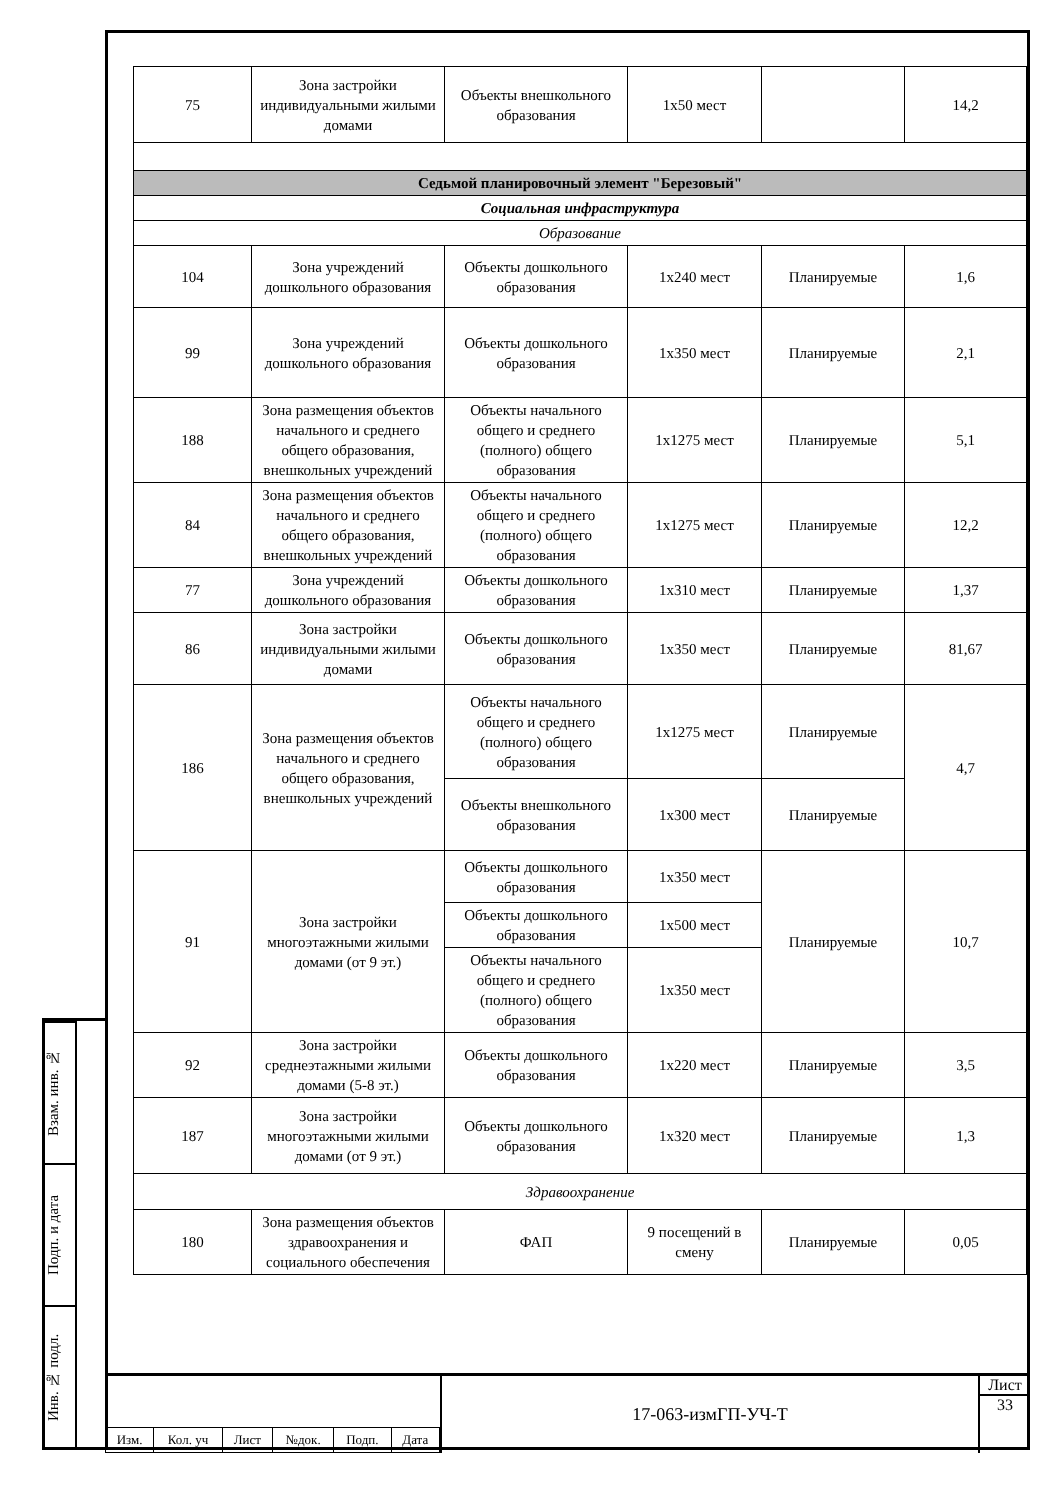Взам. инв. №
Подп. и дата
Инв. № подл.
| 75 | Зона застройки индивидуальными жилыми домами | Объекты внешкольного образования | 1x50 мест | | 14,2 |
| Седьмой планировочный элемент "Березовый" | | | | | |
| Социальная инфраструктура | | | | | |
| Образование | | | | | |
| 104 | Зона учреждений дошкольного образования | Объекты дошкольного образования | 1x240 мест | Планируемые | 1,6 |
| 99 | Зона учреждений дошкольного образования | Объекты дошкольного образования | 1x350 мест | Планируемые | 2,1 |
| 188 | Зона размещения объектов начального и среднего общего образования, внешкольных учреждений | Объекты начального общего и среднего (полного) общего образования | 1x1275 мест | Планируемые | 5,1 |
| 84 | Зона размещения объектов начального и среднего общего образования, внешкольных учреждений | Объекты начального общего и среднего (полного) общего образования | 1x1275 мест | Планируемые | 12,2 |
| 77 | Зона учреждений дошкольного образования | Объекты дошкольного образования | 1x310 мест | Планируемые | 1,37 |
| 86 | Зона застройки индивидуальными жилыми домами | Объекты дошкольного образования | 1x350 мест | Планируемые | 81,67 |
| 186 | Зона размещения объектов начального и среднего общего образования, внешкольных учреждений | Объекты начального общего и среднего (полного) общего образования | 1x1275 мест | Планируемые | 4,7 |
| | | Объекты внешкольного образования | 1x300 мест | Планируемые | |
| 91 | Зона застройки многоэтажными жилыми домами (от 9 эт.) | Объекты дошкольного образования | 1x350 мест | Планируемые | 10,7 |
| | | Объекты дошкольного образования | 1x500 мест | | |
| | | Объекты начального общего и среднего (полного) общего образования | 1x350 мест | | |
| 92 | Зона застройки среднеэтажными жилыми домами (5-8 эт.) | Объекты дошкольного образования | 1x220 мест | Планируемые | 3,5 |
| 187 | Зона застройки многоэтажными жилыми домами (от 9 эт.) | Объекты дошкольного образования | 1x320 мест | Планируемые | 1,3 |
| Здравоохранение | | | | | |
| 180 | Зона размещения объектов здравоохранения и социального обеспечения | ФАП | 9 посещений в смену | Планируемые | 0,05 |
| Изм. | Кол. уч | Лист | №док. | Подп. | Дата |
17-063-измГП-УЧ-Т Лист
33